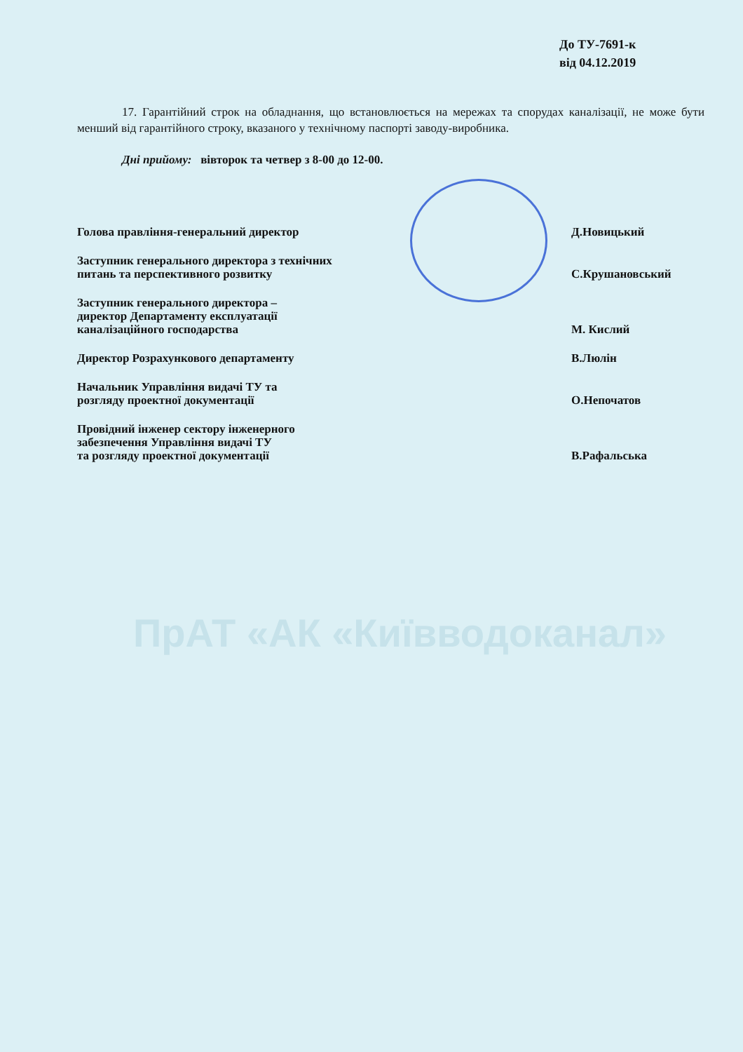ПрАТ «АК «Київводоканал»
До ТУ-7691-к
від 04.12.2019
17. Гарантійний строк на обладнання, що встановлюється на мережах та спорудах каналізації, не може бути менший від гарантійного строку, вказаного у технічному паспорті заводу-виробника.
Дні прийому: вівторок та четвер з 8-00 до 12-00.
Голова правління-генеральний директор Д.Новицький
Заступник генерального директора з технічних
питань та перспективного розвитку С.Крушановський
Заступник генерального директора –
директор Департаменту експлуатації
каналізаційного господарства М. Кислий
Директор Розрахункового департаменту В.Люлін
Начальник Управління видачі ТУ та
розгляду проектної документації О.Непочатов
Провідний інженер сектору інженерного
забезпечення Управління видачі ТУ
та розгляду проектної документації В.Рафальська